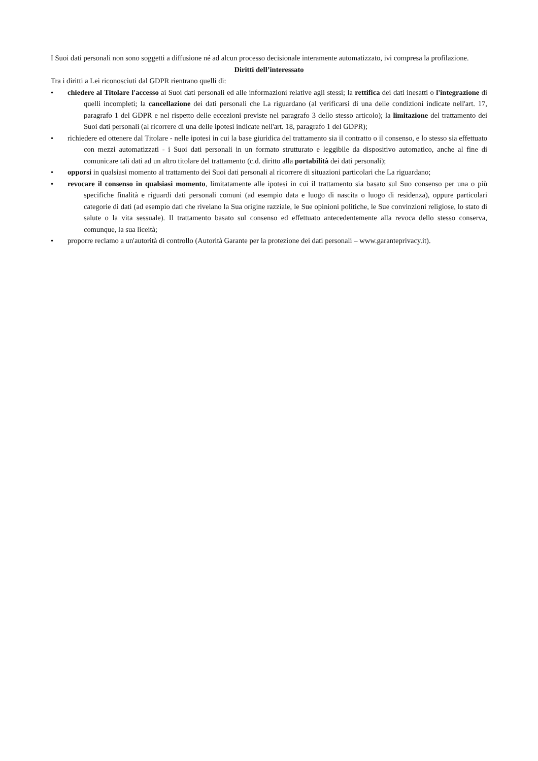I Suoi dati personali non sono soggetti a diffusione né ad alcun processo decisionale interamente automatizzato, ivi compresa la profilazione.
Diritti dell’interessato
Tra i diritti a Lei riconosciuti dal GDPR rientrano quelli di:
• chiedere al Titolare l'accesso ai Suoi dati personali ed alle informazioni relative agli stessi; la rettifica dei dati inesatti o l'integrazione di quelli incompleti; la cancellazione dei dati personali che La riguardano (al verificarsi di una delle condizioni indicate nell'art. 17, paragrafo 1 del GDPR e nel rispetto delle eccezioni previste nel paragrafo 3 dello stesso articolo); la limitazione del trattamento dei Suoi dati personali (al ricorrere di una delle ipotesi indicate nell'art. 18, paragrafo 1 del GDPR);
• richiedere ed ottenere dal Titolare - nelle ipotesi in cui la base giuridica del trattamento sia il contratto o il consenso, e lo stesso sia effettuato con mezzi automatizzati - i Suoi dati personali in un formato strutturato e leggibile da dispositivo automatico, anche al fine di comunicare tali dati ad un altro titolare del trattamento (c.d. diritto alla portabilità dei dati personali);
• opporsi in qualsiasi momento al trattamento dei Suoi dati personali al ricorrere di situazioni particolari che La riguardano;
• revocare il consenso in qualsiasi momento, limitatamente alle ipotesi in cui il trattamento sia basato sul Suo consenso per una o più specifiche finalità e riguardi dati personali comuni (ad esempio data e luogo di nascita o luogo di residenza), oppure particolari categorie di dati (ad esempio dati che rivelano la Sua origine razziale, le Sue opinioni politiche, le Sue convinzioni religiose, lo stato di salute o la vita sessuale). Il trattamento basato sul consenso ed effettuato antecedentemente alla revoca dello stesso conserva, comunque, la sua liceità;
• proporre reclamo a un'autorità di controllo (Autorità Garante per la protezione dei dati personali – www.garanteprivacy.it).